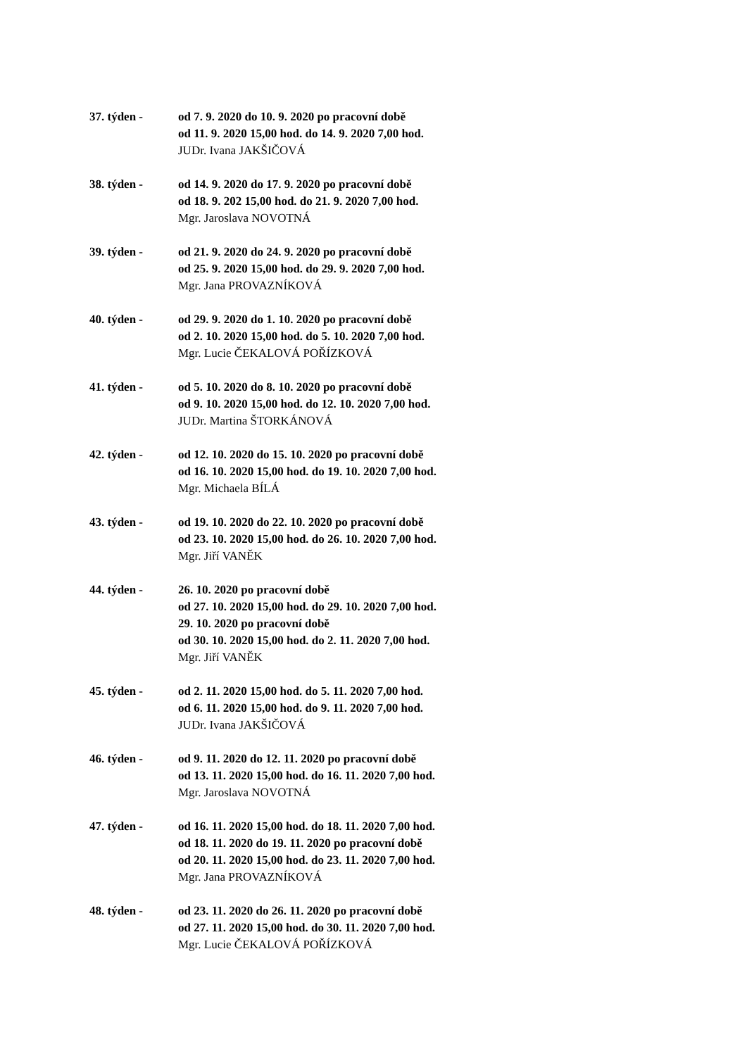37. týden - od 7. 9. 2020 do 10. 9. 2020 po pracovní době
od 11. 9. 2020 15,00 hod. do 14. 9. 2020 7,00 hod.
JUDr. Ivana JAKŠIČOVÁ
38. týden - od 14. 9. 2020 do 17. 9. 2020 po pracovní době
od 18. 9. 202 15,00 hod. do 21. 9. 2020 7,00 hod.
Mgr. Jaroslava NOVOTNÁ
39. týden - od 21. 9. 2020 do 24. 9. 2020 po pracovní době
od 25. 9. 2020 15,00 hod. do 29. 9. 2020 7,00 hod.
Mgr. Jana PROVAZNÍKOVÁ
40. týden - od 29. 9. 2020 do 1. 10. 2020 po pracovní době
od 2. 10. 2020 15,00 hod. do 5. 10. 2020 7,00 hod.
Mgr. Lucie ČEKALOVÁ POŘÍZKOVÁ
41. týden - od 5. 10. 2020 do 8. 10. 2020 po pracovní době
od 9. 10. 2020 15,00 hod. do 12. 10. 2020 7,00 hod.
JUDr. Martina ŠTORKÁNOVÁ
42. týden - od 12. 10. 2020 do 15. 10. 2020 po pracovní době
od 16. 10. 2020 15,00 hod. do 19. 10. 2020 7,00 hod.
Mgr. Michaela BÍLÁ
43. týden - od 19. 10. 2020 do 22. 10. 2020 po pracovní době
od 23. 10. 2020 15,00 hod. do 26. 10. 2020 7,00 hod.
Mgr. Jiří VANĚK
44. týden - 26. 10. 2020 po pracovní době
od 27. 10. 2020 15,00 hod. do 29. 10. 2020 7,00 hod.
29. 10. 2020 po pracovní době
od 30. 10. 2020 15,00 hod. do 2. 11. 2020 7,00 hod.
Mgr. Jiří VANĚK
45. týden - od 2. 11. 2020 15,00 hod. do 5. 11. 2020 7,00 hod.
od 6. 11. 2020 15,00 hod. do 9. 11. 2020 7,00 hod.
JUDr. Ivana JAKŠIČOVÁ
46. týden - od 9. 11. 2020 do 12. 11. 2020 po pracovní době
od 13. 11. 2020 15,00 hod. do 16. 11. 2020 7,00 hod.
Mgr. Jaroslava NOVOTNÁ
47. týden - od 16. 11. 2020 15,00 hod. do 18. 11. 2020 7,00 hod.
od 18. 11. 2020 do 19. 11. 2020 po pracovní době
od 20. 11. 2020 15,00 hod. do 23. 11. 2020 7,00 hod.
Mgr. Jana PROVAZNÍKOVÁ
48. týden - od 23. 11. 2020 do 26. 11. 2020 po pracovní době
od 27. 11. 2020 15,00 hod. do 30. 11. 2020 7,00 hod.
Mgr. Lucie ČEKALOVÁ POŘÍZKOVÁ